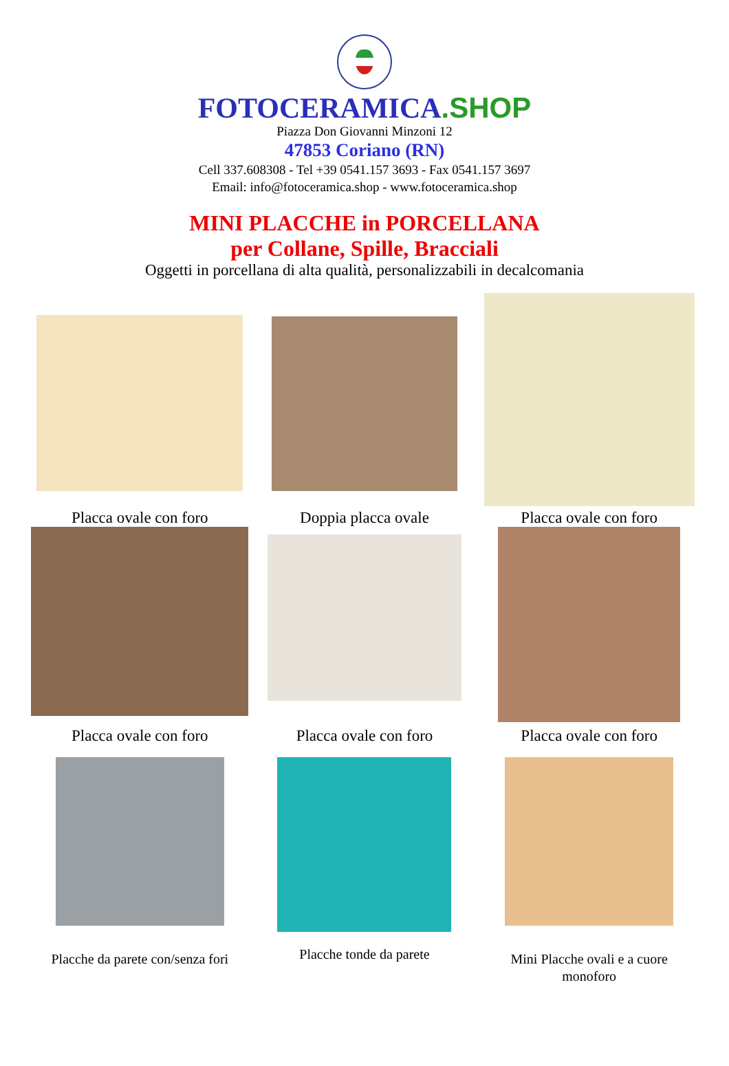FOTOCERAMICA.SHOP
Piazza Don Giovanni Minzoni 12
47853 Coriano (RN)
Cell 337.608308 - Tel +39 0541.157 3693 - Fax 0541.157 3697
Email: info@fotoceramica.shop - www.fotoceramica.shop
MINI PLACCHE in PORCELLANA
per Collane, Spille, Bracciali
Oggetti in porcellana di alta qualità, personalizzabili in decalcomania
Placca ovale con foro
Doppia placca ovale
Placca ovale con foro
Placca ovale con foro
Placca ovale con foro
Placca ovale con foro
Placche da parete con/senza fori
Placche tonde da parete
Mini Placche ovali e a cuore
monoforo